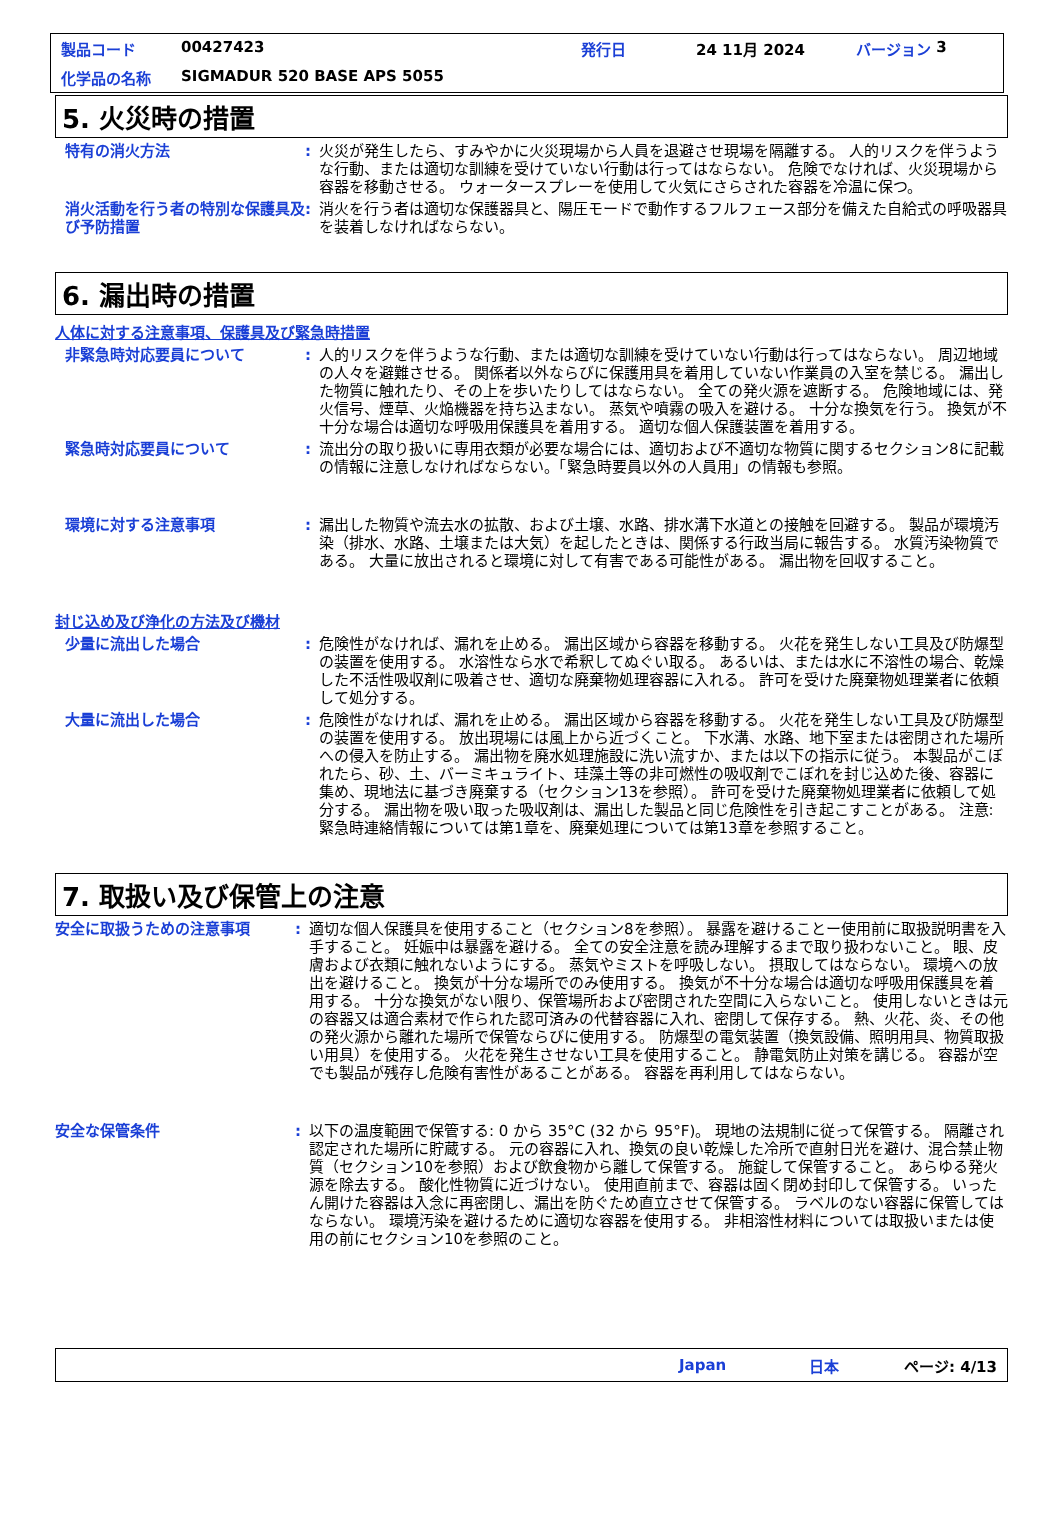製品コード 00427423 発行日 24 11月 2024 バージョン 3
化学品の名称 SIGMADUR 520 BASE APS 5055
5. 火災時の措置
特有の消火方法 : 火災が発生したら、すみやかに火災現場から人員を退避させ現場を隔離する。 人的リスクを伴うような行動、または適切な訓練を受けていない行動は行ってはならない。 危険でなければ、火災現場から容器を移動させる。 ウォータースプレーを使用して火気にさらされた容器を冷温に保つ。
消火活動を行う者の特別な保護具及び予防措置
: 消火を行う者は適切な保護器具と、陽圧モードで動作するフルフェース部分を備えた自給式の呼吸器具を装着しなければならない。
6. 漏出時の措置
人体に対する注意事項、保護具及び緊急時措置
非緊急時対応要員について : 人的リスクを伴うような行動、または適切な訓練を受けていない行動は行ってはならない。 周辺地域の人々を避難させる。 関係者以外ならびに保護用具を着用していない作業員の入室を禁じる。 漏出した物質に触れたり、その上を歩いたりしてはならない。 全ての発火源を遮断する。 危険地域には、発火信号、煙草、火焔機器を持ち込まない。 蒸気や噴霧の吸入を避ける。 十分な換気を行う。 換気が不十分な場合は適切な呼吸用保護具を着用する。 適切な個人保護装置を着用する。
緊急時対応要員について : 流出分の取り扱いに専用衣類が必要な場合には、適切および不適切な物質に関するセクション8に記載の情報に注意しなければならない。「緊急時要員以外の人員用」の情報も参照。
環境に対する注意事項 : 漏出した物質や流去水の拡散、および土壌、水路、排水溝下水道との接触を回避する。 製品が環境汚染（排水、水路、土壌または大気）を起したときは、関係する行政当局に報告する。 水質汚染物質である。 大量に放出されると環境に対して有害である可能性がある。 漏出物を回収すること。
封じ込め及び浄化の方法及び機材
少量に流出した場合 : 危険性がなければ、漏れを止める。 漏出区域から容器を移動する。 火花を発生しない工具及び防爆型の装置を使用する。 水溶性なら水で希釈してぬぐい取る。 あるいは、または水に不溶性の場合、乾燥した不活性吸収剤に吸着させ、適切な廃棄物処理容器に入れる。 許可を受けた廃棄物処理業者に依頼して処分する。
大量に流出した場合 : 危険性がなければ、漏れを止める。 漏出区域から容器を移動する。 火花を発生しない工具及び防爆型の装置を使用する。 放出現場には風上から近づくこと。 下水溝、水路、地下室または密閉された場所への侵入を防止する。 漏出物を廃水処理施設に洗い流すか、または以下の指示に従う。 本製品がこぼれたら、砂、土、バーミキュライト、珪藻土等の非可燃性の吸収剤でこぼれを封じ込めた後、容器に集め、現地法に基づき廃棄する（セクション13を参照）。 許可を受けた廃棄物処理業者に依頼して処分する。 漏出物を吸い取った吸収剤は、漏出した製品と同じ危険性を引き起こすことがある。 注意: 緊急時連絡情報については第1章を、廃棄処理については第13章を参照すること。
7. 取扱い及び保管上の注意
安全に取扱うための注意事項 : 適切な個人保護具を使用すること（セクション8を参照）。 暴露を避けることー使用前に取扱説明書を入手すること。 妊娠中は暴露を避ける。 全ての安全注意を読み理解するまで取り扱わないこと。 眼、皮膚および衣類に触れないようにする。 蒸気やミストを呼吸しない。 摂取してはならない。 環境への放出を避けること。 換気が十分な場所でのみ使用する。 換気が不十分な場合は適切な呼吸用保護具を着用する。 十分な換気がない限り、保管場所および密閉された空間に入らないこと。 使用しないときは元の容器又は適合素材で作られた認可済みの代替容器に入れ、密閉して保存する。 熱、火花、炎、その他の発火源から離れた場所で保管ならびに使用する。 防爆型の電気装置（換気設備、照明用具、物質取扱い用具）を使用する。 火花を発生させない工具を使用すること。 静電気防止対策を講じる。 容器が空でも製品が残存し危険有害性があることがある。 容器を再利用してはならない。
安全な保管条件 : 以下の温度範囲で保管する: 0 から 35°C (32 から 95°F)。 現地の法規制に従って保管する。 隔離され認定された場所に貯蔵する。 元の容器に入れ、換気の良い乾燥した冷所で直射日光を避け、混合禁止物質（セクション10を参照）および飲食物から離して保管する。 施錠して保管すること。 あらゆる発火源を除去する。 酸化性物質に近づけない。 使用直前まで、容器は固く閉め封印して保管する。 いったん開けた容器は入念に再密閉し、漏出を防ぐため直立させて保管する。 ラベルのない容器に保管してはならない。 環境汚染を避けるために適切な容器を使用する。 非相溶性材料については取扱いまたは使用の前にセクション10を参照のこと。
Japan 日本 ページ: 4/13